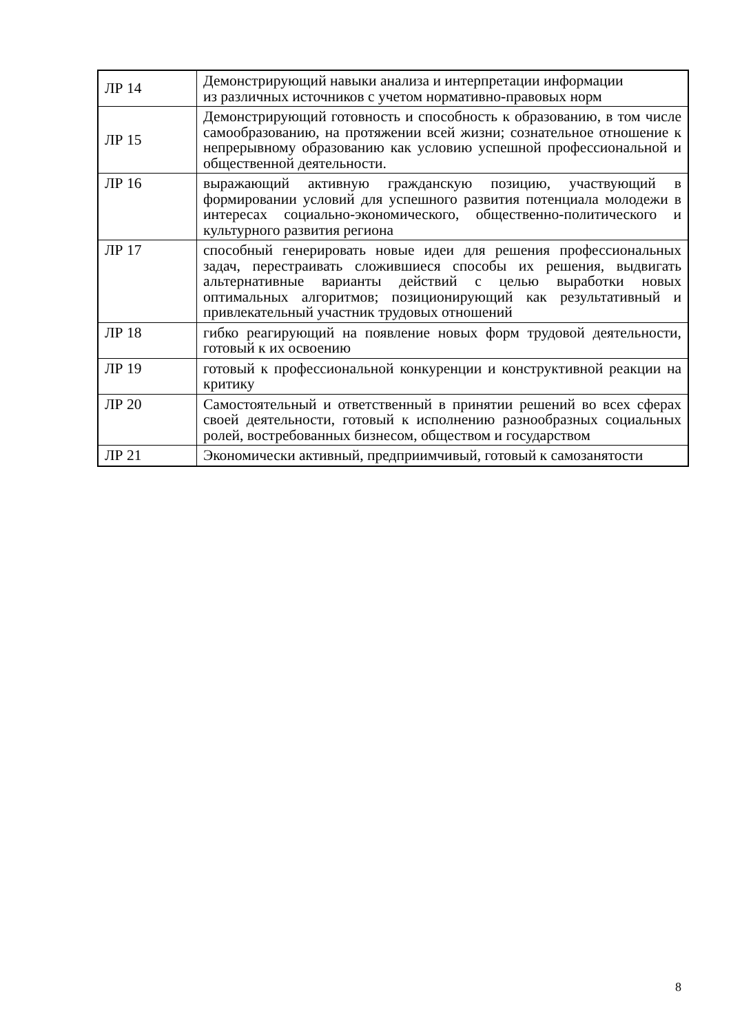| ЛР 14 | Демонстрирующий навыки анализа и интерпретации информации из различных источников с учетом нормативно-правовых норм |
| ЛР 15 | Демонстрирующий готовность и способность к образованию, в том числе самообразованию, на протяжении всей жизни; сознательное отношение к непрерывному образованию как условию успешной профессиональной и общественной деятельности. |
| ЛР 16 | выражающий активную гражданскую позицию, участвующий в формировании условий для успешного развития потенциала молодежи в интересах социально-экономического, общественно-политического и культурного развития региона |
| ЛР 17 | способный генерировать новые идеи для решения профессиональных задач, перестраивать сложившиеся способы их решения, выдвигать альтернативные варианты действий с целью выработки новых оптимальных алгоритмов; позиционирующий как результативный и привлекательный участник трудовых отношений |
| ЛР 18 | гибко реагирующий на появление новых форм трудовой деятельности, готовый к их освоению |
| ЛР 19 | готовый к профессиональной конкуренции и конструктивной реакции на критику |
| ЛР 20 | Самостоятельный и ответственный в принятии решений во всех сферах своей деятельности, готовый к исполнению разнообразных социальных ролей, востребованных бизнесом, обществом и государством |
| ЛР 21 | Экономически активный, предприимчивый, готовый к самозанятости |
8